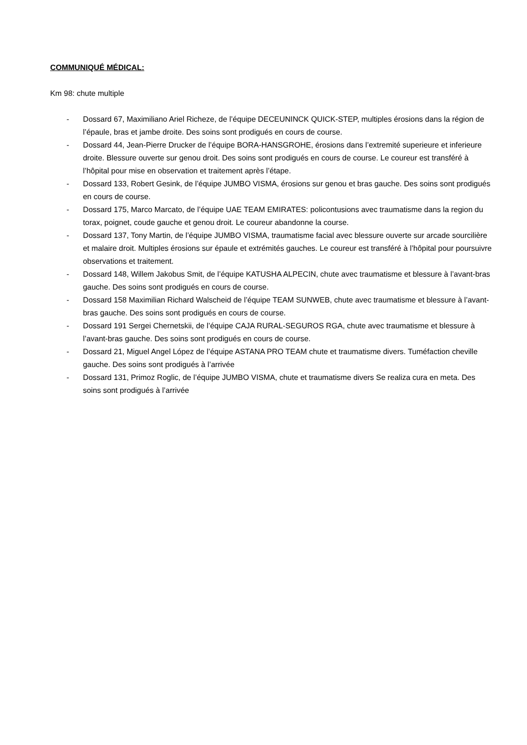COMMUNIQUÉ MÉDICAL:
Km 98: chute multiple
- Dossard 67, Maximiliano Ariel Richeze, de l’équipe DECEUNINCK QUICK-STEP, multiples érosions dans la région de l’épaule, bras et jambe droite. Des soins sont prodigués en cours de course.
- Dossard 44, Jean-Pierre Drucker de l’équipe BORA-HANSGROHE, érosions dans l’extremité superieure et inferieure droite. Blessure ouverte sur genou droit. Des soins sont prodigués en cours de course. Le coureur est transféré à l’hôpital pour mise en observation et traitement après l’étape.
- Dossard 133, Robert Gesink, de l’équipe JUMBO VISMA, érosions sur genou et bras gauche. Des soins sont prodigués en cours de course.
- Dossard 175, Marco Marcato, de l’équipe UAE TEAM EMIRATES: policontusions avec traumatisme dans la region du torax, poignet, coude gauche et genou droit. Le coureur abandonne la course.
- Dossard 137, Tony Martin, de l’équipe JUMBO VISMA, traumatisme facial avec blessure ouverte sur arcade sourcilière et malaire droit. Multiples érosions sur épaule et extrémités gauches. Le coureur est transféré à l’hôpital pour poursuivre observations et traitement.
- Dossard 148, Willem Jakobus Smit, de l’équipe KATUSHA ALPECIN, chute avec traumatisme et blessure à l’avant-bras gauche. Des soins sont prodigués en cours de course.
- Dossard 158 Maximilian Richard Walscheid de l’équipe TEAM SUNWEB, chute avec traumatisme et blessure à l’avant-bras gauche. Des soins sont prodigués en cours de course.
- Dossard 191 Sergei Chernetskii, de l’équipe CAJA RURAL-SEGUROS RGA, chute avec traumatisme et blessure à l’avant-bras gauche. Des soins sont prodigués en cours de course.
- Dossard 21, Miguel Angel López de l’équipe ASTANA PRO TEAM chute et traumatisme divers. Tuméfaction cheville gauche. Des soins sont prodigués à l’arrivée
- Dossard 131, Primoz Roglic, de l’équipe JUMBO VISMA, chute et traumatisme divers Se realiza cura en meta. Des soins sont prodigués à l’arrivée